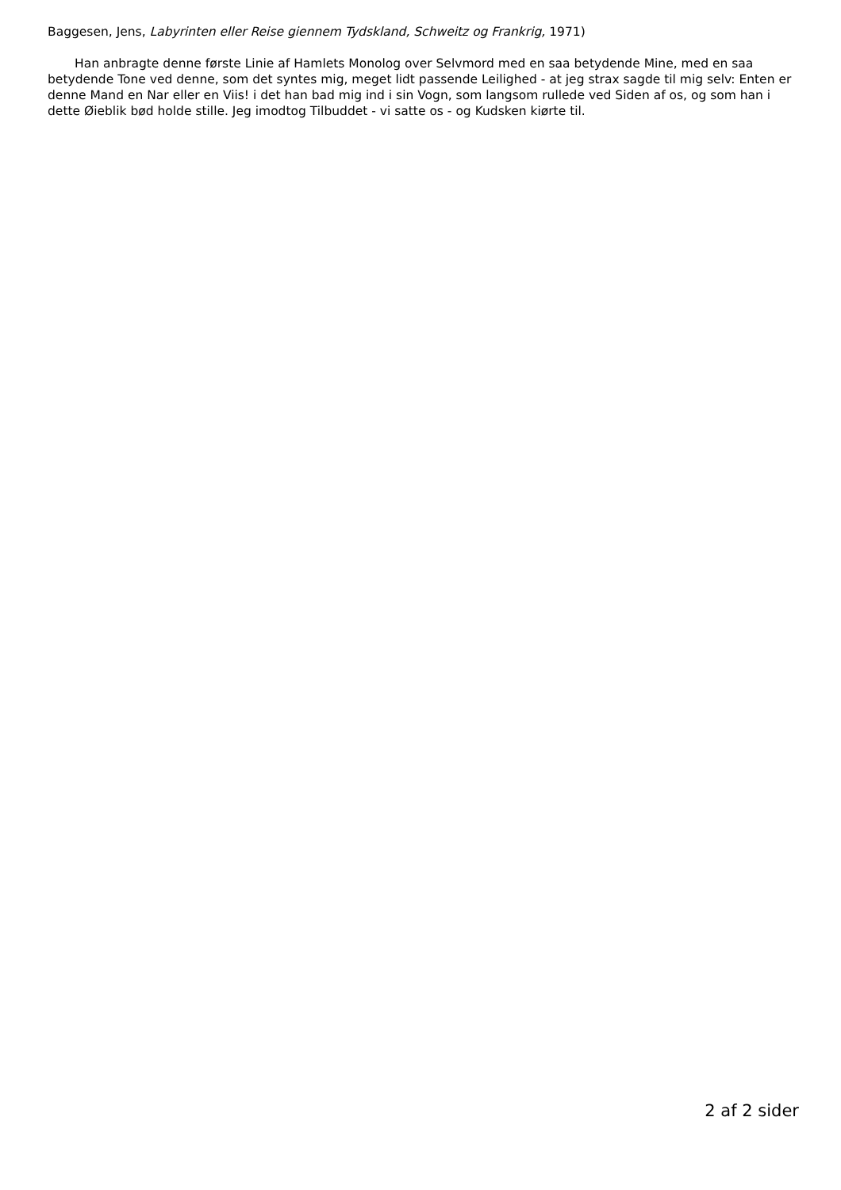Baggesen, Jens, Labyrinten eller Reise giennem Tydskland, Schweitz og Frankrig, 1971)
Han anbragte denne første Linie af Hamlets Monolog over Selvmord med en saa betydende Mine, med en saa betydende Tone ved denne, som det syntes mig, meget lidt passende Leilighed - at jeg strax sagde til mig selv: Enten er denne Mand en Nar eller en Viis! i det han bad mig ind i sin Vogn, som langsom rullede ved Siden af os, og som han i dette Øieblik bød holde stille. Jeg imodtog Tilbuddet - vi satte os - og Kudsken kiørte til.
2 af 2 sider